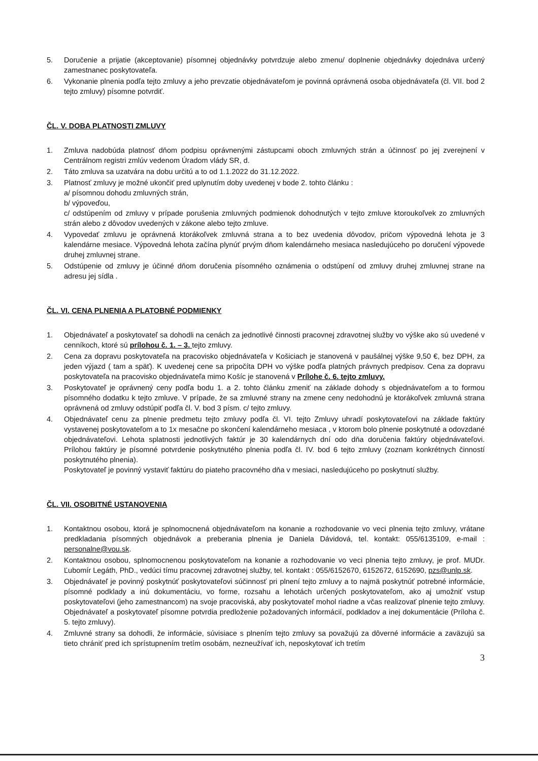5. Doručenie a prijatie (akceptovanie) písomnej objednávky potvrdzuje alebo zmenu/ doplnenie objednávky dojednáva určený zamestnanec poskytovateľa.
6. Vykonanie plnenia podľa tejto zmluvy a jeho prevzatie objednávateľom je povinná oprávnená osoba objednávateľa (čl. VII. bod 2 tejto zmluvy) písomne potvrdiť.
ČL. V. DOBA PLATNOSTI ZMLUVY
1. Zmluva nadobúda platnosť dňom podpisu oprávnenými zástupcami oboch zmluvných strán a účinnosť po jej zverejnení v Centrálnom registri zmlúv vedenom Úradom vlády SR, d.
2. Táto zmluva sa uzatvára na dobu určitú a to od 1.1.2022 do 31.12.2022.
3. Platnosť zmluvy je možné ukončiť pred uplynutím doby uvedenej v bode 2. tohto článku :
a/ písomnou dohodu zmluvných strán,
b/ výpoveďou,
c/ odstúpením od zmluvy v prípade porušenia zmluvných podmienok dohodnutých v tejto zmluve ktoroukoľvek zo zmluvných strán alebo z dôvodov uvedených v zákone alebo tejto zmluve.
4. Vypovedať zmluvu je oprávnená ktorákoľvek zmluvná strana a to bez uvedenia dôvodov, pričom výpovedná lehota je 3 kalendárne mesiace. Výpovedná lehota začína plynúť prvým dňom kalendárneho mesiaca nasledujúceho po doručení výpovede druhej zmluvnej strane.
5. Odstúpenie od zmluvy je účinné dňom doručenia písomného oznámenia o odstúpení od zmluvy druhej zmluvnej strane na adresu jej sídla .
ČL. VI. CENA PLNENIA A PLATOBNÉ PODMIENKY
1. Objednávateľ a poskytovateľ sa dohodli na cenách za jednotlivé činnosti pracovnej zdravotnej služby vo výške ako sú uvedené v cenníkoch, ktoré sú prílohou č. 1. – 3. tejto zmluvy.
2. Cena za dopravu poskytovateľa na pracovisko objednávateľa v Košiciach je stanovená v paušálnej výške 9,50 €, bez DPH, za jeden výjazd ( tam a späť). K uvedenej cene sa pripočíta DPH vo výške podľa platných právnych predpisov. Cena za dopravu poskytovateľa na pracovisko objednávateľa mimo Košíc je stanovená v Prílohe č. 6. tejto zmluvy.
3. Poskytovateľ je oprávnený ceny podľa bodu 1. a 2. tohto článku zmeniť na základe dohody s objednávateľom a to formou písomného dodatku k tejto zmluve. V prípade, že sa zmluvné strany na zmene ceny nedohodnú je ktorákoľvek zmluvná strana oprávnená od zmluvy odstúpiť podľa čl. V. bod 3 písm. c/ tejto zmluvy.
4. Objednávateľ cenu za plnenie predmetu tejto zmluvy podľa čl. VI. tejto Zmluvy uhradí poskytovateľovi na základe faktúry vystavenej poskytovateľom a to 1x mesačne po skončení kalendárneho mesiaca , v ktorom bolo plnenie poskytnuté a odovzdané objednávateľovi. Lehota splatnosti jednotlivých faktúr je 30 kalendárnych dní odo dňa doručenia faktúry objednávateľovi. Prílohou faktúry je písomné potvrdenie poskytnutého plnenia podľa čl. IV. bod 6 tejto zmluvy (zoznam konkrétnych činností poskytnutého plnenia).
Poskytovateľ je povinný vystaviť faktúru do piateho pracovného dňa v mesiaci, nasledujúceho po poskytnutí služby.
ČL. VII. OSOBITNÉ USTANOVENIA
1. Kontaktnou osobou, ktorá je splnomocnená objednávateľom na konanie a rozhodovanie vo veci plnenia tejto zmluvy, vrátane predkladania písomných objednávok a preberania plnenia je Daniela Dávidová, tel. kontakt: 055/6135109, e-mail : personalne@vou.sk.
2. Kontaktnou osobou, splnomocnenou poskytovateľom na konanie a rozhodovanie vo veci plnenia tejto zmluvy, je prof. MUDr. Ľubomír Legáth, PhD., vedúci tímu pracovnej zdravotnej služby, tel. kontakt : 055/6152670, 6152672, 6152690, pzs@unlp.sk.
3. Objednávateľ je povinný poskytnúť poskytovateľovi súčinnosť pri plnení tejto zmluvy a to najmä poskytnúť potrebné informácie, písomné podklady a inú dokumentáciu, vo forme, rozsahu a lehotách určených poskytovateľom, ako aj umožniť vstup poskytovateľovi (jeho zamestnancom) na svoje pracoviská, aby poskytovateľ mohol riadne a včas realizovať plnenie tejto zmluvy. Objednávateľ a poskytovateľ písomne potvrdia predloženie požadovaných informácií, podkladov a inej dokumentácie (Príloha č. 5. tejto zmluvy).
4. Zmluvné strany sa dohodli, že informácie, súvisiace s plnením tejto zmluvy sa považujú za dôverné informácie a zaväzujú sa tieto chrániť pred ich sprístupnením tretím osobám, nezneužívať ich, neposkytovať ich tretím
3